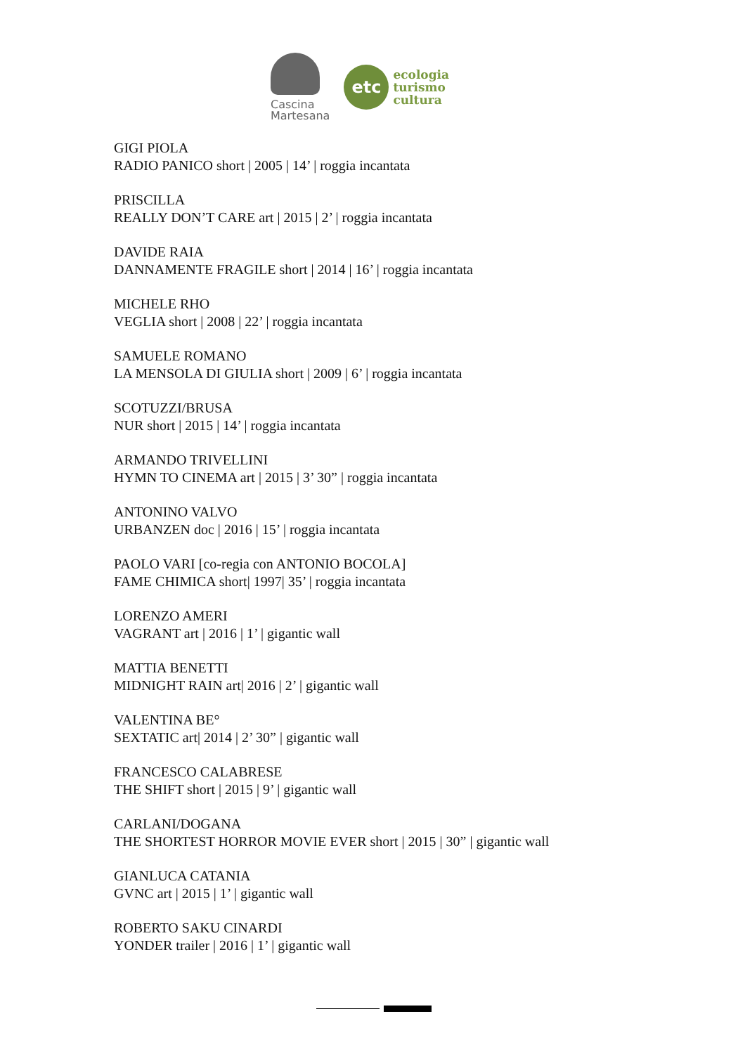Cascina
Martesana
etc
ecologia
turismo
cultura
GIGI PIOLA
RADIO PANICO short | 2005 | 14’ | roggia incantata
PRISCILLA
REALLY DON’T CARE art | 2015 | 2’ | roggia incantata
DAVIDE RAIA
DANNAMENTE FRAGILE short | 2014 | 16’ | roggia incantata
MICHELE RHO
VEGLIA short | 2008 | 22’ | roggia incantata
SAMUELE ROMANO
LA MENSOLA DI GIULIA short | 2009 | 6’ | roggia incantata
SCOTUZZI/BRUSA
NUR short | 2015 | 14’ | roggia incantata
ARMANDO TRIVELLINI
HYMN TO CINEMA art | 2015 | 3’ 30” | roggia incantata
ANTONINO VALVO
URBANZEN doc | 2016 | 15’ | roggia incantata
PAOLO VARI [co-regia con ANTONIO BOCOLA]
FAME CHIMICA short| 1997| 35’ | roggia incantata
LORENZO AMERI
VAGRANT art | 2016 | 1’ | gigantic wall
MATTIA BENETTI
MIDNIGHT RAIN art| 2016 | 2’ | gigantic wall
VALENTINA BE°
SEXTATIC art| 2014 | 2’ 30” | gigantic wall
FRANCESCO CALABRESE
THE SHIFT short | 2015 | 9’ | gigantic wall
CARLANI/DOGANA
THE SHORTEST HORROR MOVIE EVER short | 2015 | 30” | gigantic wall
GIANLUCA CATANIA
GVNC art | 2015 | 1’ | gigantic wall
ROBERTO SAKU CINARDI
YONDER trailer | 2016 | 1’ | gigantic wall